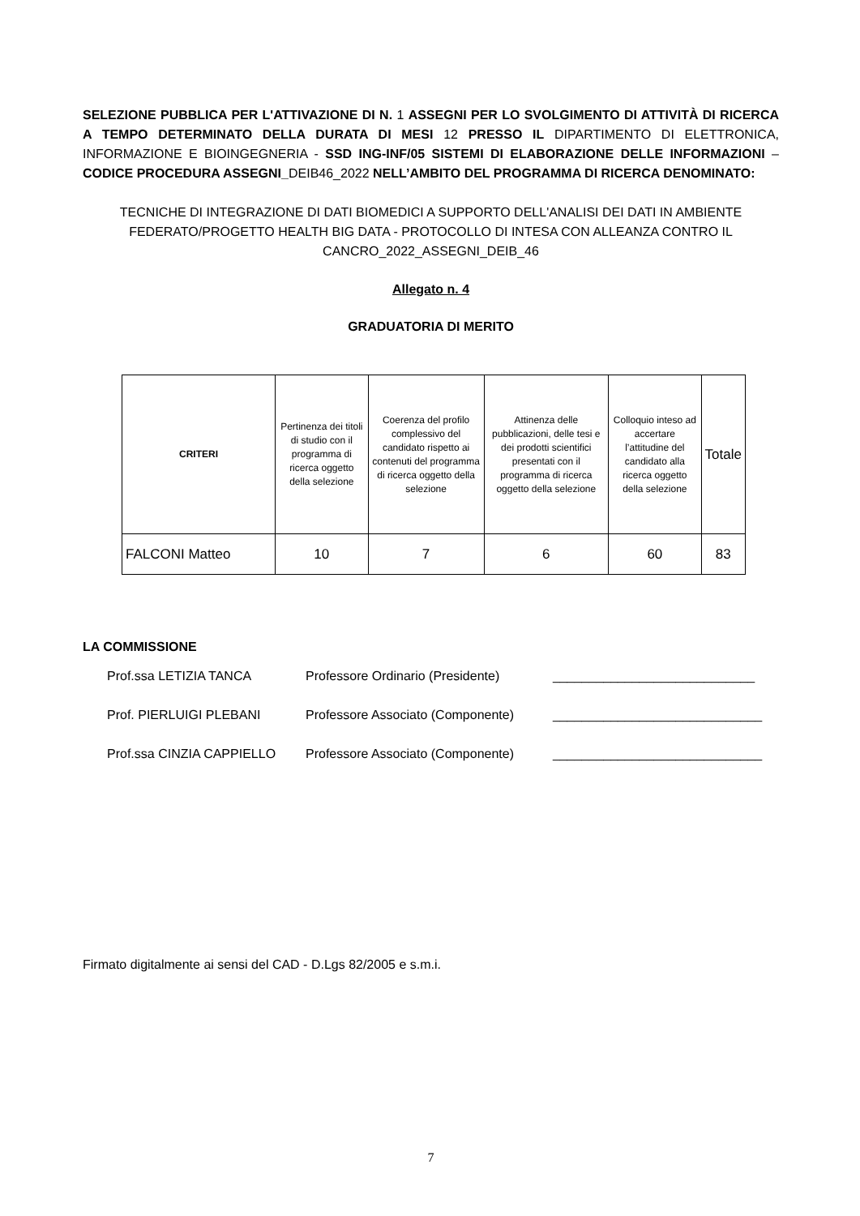SELEZIONE PUBBLICA PER L'ATTIVAZIONE DI N. 1 ASSEGNI PER LO SVOLGIMENTO DI ATTIVITÀ DI RICERCA A TEMPO DETERMINATO DELLA DURATA DI MESI 12 PRESSO IL DIPARTIMENTO DI ELETTRONICA, INFORMAZIONE E BIOINGEGNERIA - SSD ING-INF/05 SISTEMI DI ELABORAZIONE DELLE INFORMAZIONI – CODICE PROCEDURA ASSEGNI_DEIB46_2022 NELL’AMBITO DEL PROGRAMMA DI RICERCA DENOMINATO:
TECNICHE DI INTEGRAZIONE DI DATI BIOMEDICI A SUPPORTO DELL'ANALISI DEI DATI IN AMBIENTE FEDERATO/PROGETTO HEALTH BIG DATA - PROTOCOLLO DI INTESA CON ALLEANZA CONTRO IL CANCRO_2022_ASSEGNI_DEIB_46
Allegato n. 4
GRADUATORIA DI MERITO
| CRITERI | Pertinenza dei titoli di studio con il programma di ricerca oggetto della selezione | Coerenza del profilo complessivo del candidato rispetto ai contenuti del programma di ricerca oggetto della selezione | Attinenza delle pubblicazioni, delle tesi e dei prodotti scientifici presentati con il programma di ricerca oggetto della selezione | Colloquio inteso ad accertare l’attitudine del candidato alla ricerca oggetto della selezione | Totale |
| --- | --- | --- | --- | --- | --- |
| FALCONI Matteo | 10 | 7 | 6 | 60 | 83 |
LA COMMISSIONE
Prof.ssa LETIZIA TANCA Professore Ordinario (Presidente) ____________________________
Prof. PIERLUIGI PLEBANI Professore Associato (Componente) _____________________________
Prof.ssa CINZIA CAPPIELLO Professore Associato (Componente) _____________________________
Firmato digitalmente ai sensi del CAD - D.Lgs 82/2005 e s.m.i.
7